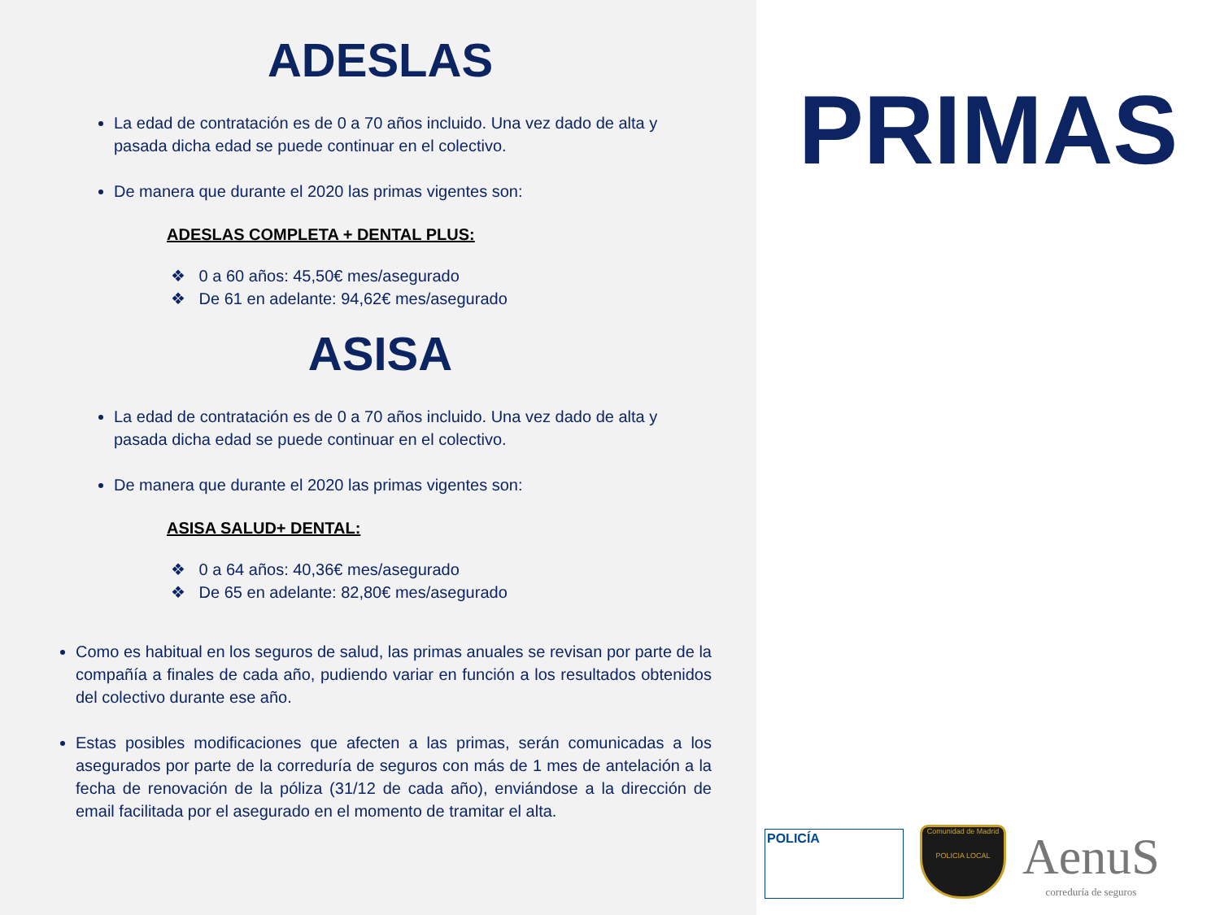ADESLAS
La edad de contratación es de 0 a 70 años incluido. Una vez dado de alta y pasada dicha edad se puede continuar en el colectivo.
De manera que durante el 2020 las primas vigentes son:
ADESLAS COMPLETA + DENTAL PLUS:
❖ 0 a 60 años: 45,50€ mes/asegurado
❖ De 61 en adelante: 94,62€ mes/asegurado
ASISA
La edad de contratación es de 0 a 70 años incluido. Una vez dado de alta y pasada dicha edad se puede continuar en el colectivo.
De manera que durante el 2020 las primas vigentes son:
ASISA SALUD+ DENTAL:
❖ 0 a 64 años: 40,36€ mes/asegurado
❖ De 65 en adelante: 82,80€ mes/asegurado
Como es habitual en los seguros de salud, las primas anuales se revisan por parte de la compañía a finales de cada año, pudiendo variar en función a los resultados obtenidos del colectivo durante ese año.
Estas posibles modificaciones que afecten a las primas, serán comunicadas a los asegurados por parte de la correduría de seguros con más de 1 mes de antelación a la fecha de renovación de la póliza (31/12 de cada año), enviándose a la dirección de email facilitada por el asegurado en el momento de tramitar el alta.
PRIMAS
POLICÍA
Comunidad de Madrid
POLICIA LOCAL
AenuS
correduría de seguros